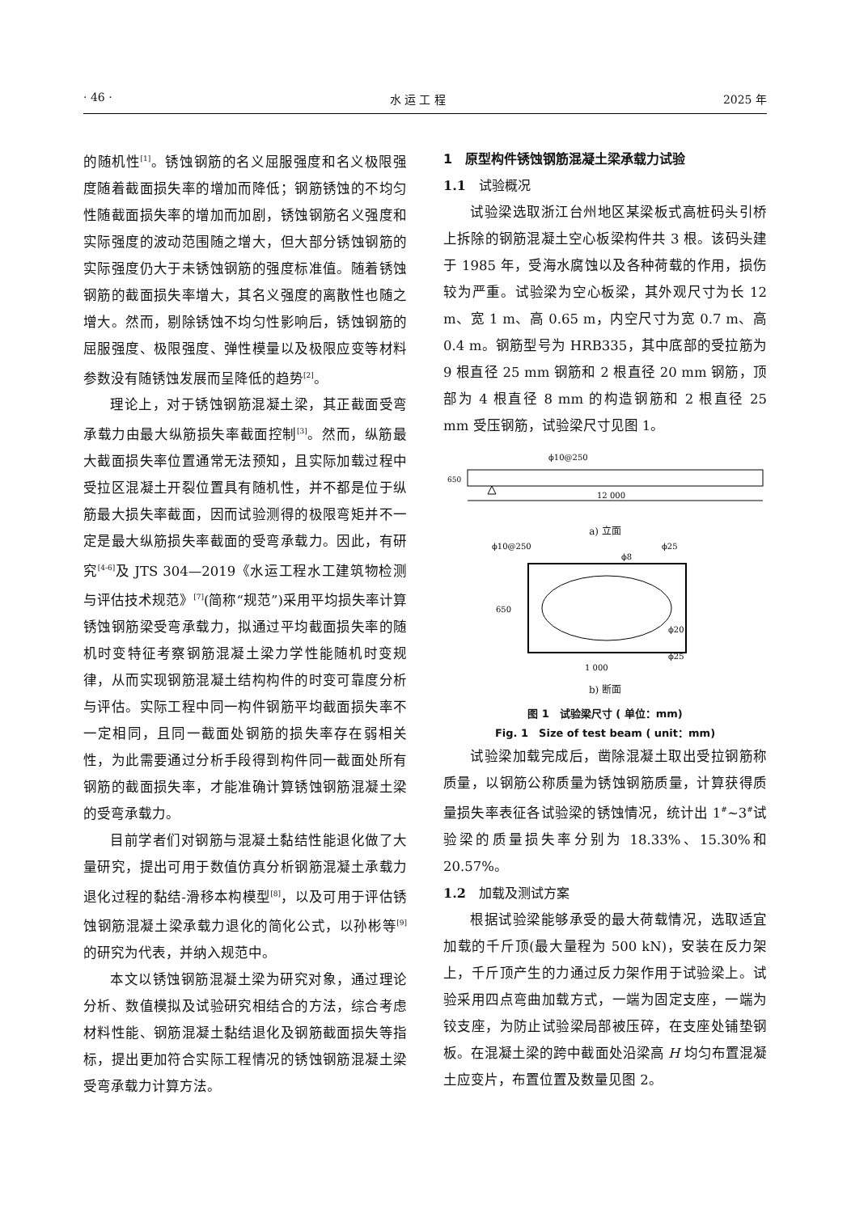· 46 · 水 运 工 程 2025 年
的随机性<sup>[1]</sup>。锈蚀钢筋的名义屈服强度和名义极限强度随着截面损失率的增加而降低；钢筋锈蚀的不均匀性随截面损失率的增加而加剧，锈蚀钢筋名义强度和实际强度的波动范围随之增大，但大部分锈蚀钢筋的实际强度仍大于未锈蚀钢筋的强度标准值。随着锈蚀钢筋的截面损失率增大，其名义强度的离散性也随之增大。然而，剔除锈蚀不均匀性影响后，锈蚀钢筋的屈服强度、极限强度、弹性模量以及极限应变等材料参数没有随锈蚀发展而呈降低的趋势<sup>[2]</sup>。
理论上，对于锈蚀钢筋混凝土梁，其正截面受弯承载力由最大纵筋损失率截面控制<sup>[3]</sup>。然而，纵筋最大截面损失率位置通常无法预知，且实际加载过程中受拉区混凝土开裂位置具有随机性，并不都是位于纵筋最大损失率截面，因而试验测得的极限弯矩并不一定是最大纵筋损失率截面的受弯承载力。因此，有研究<sup>[4-6]</sup>及 JTS 304—2019《水运工程水工建筑物检测与评估技术规范》<sup>[7]</sup>(简称“规范”)采用平均损失率计算锈蚀钢筋梁受弯承载力，拟通过平均截面损失率的随机时变特征考察钢筋混凝土梁力学性能随机时变规律，从而实现钢筋混凝土结构构件的时变可靠度分析与评估。实际工程中同一构件钢筋平均截面损失率不一定相同，且同一截面处钢筋的损失率存在弱相关性，为此需要通过分析手段得到构件同一截面处所有钢筋的截面损失率，才能准确计算锈蚀钢筋混凝土梁的受弯承载力。
目前学者们对钢筋与混凝土黏结性能退化做了大量研究，提出可用于数值仿真分析钢筋混凝土承载力退化过程的黏结-滑移本构模型<sup>[8]</sup>，以及可用于评估锈蚀钢筋混凝土梁承载力退化的简化公式，以孙彬等<sup>[9]</sup>的研究为代表，并纳入规范中。
本文以锈蚀钢筋混凝土梁为研究对象，通过理论分析、数值模拟及试验研究相结合的方法，综合考虑材料性能、钢筋混凝土黏结退化及钢筋截面损失等指标，提出更加符合实际工程情况的锈蚀钢筋混凝土梁受弯承载力计算方法。
1　原型构件锈蚀钢筋混凝土梁承载力试验
1.1　试验概况
试验梁选取浙江台州地区某梁板式高桩码头引桥上拆除的钢筋混凝土空心板梁构件共 3 根。该码头建于 1985 年，受海水腐蚀以及各种荷载的作用，损伤较为严重。试验梁为空心板梁，其外观尺寸为长 12 m、宽 1 m、高 0.65 m，内空尺寸为宽 0.7 m、高 0.4 m。钢筋型号为 HRB335，其中底部的受拉筋为 9 根直径 25 mm 钢筋和 2 根直径 20 mm 钢筋，顶部为 4 根直径 8 mm 的构造钢筋和 2 根直径 25 mm 受压钢筋，试验梁尺寸见图 1。
ϕ10@250
650
12 000
a) 立面
ϕ10@250
ϕ25
ϕ8
650
ϕ20
ϕ25
1 000
b) 断面
图 1　试验梁尺寸 ( 单位：mm)
Fig. 1　Size of test beam ( unit：mm)
试验梁加载完成后，凿除混凝土取出受拉钢筋称质量，以钢筋公称质量为锈蚀钢筋质量，计算获得质量损失率表征各试验梁的锈蚀情况，统计出 1<sup>#</sup>~3<sup>#</sup>试验梁的质量损失率分别为 18.33%、15.30%和 20.57%。
1.2　加载及测试方案
根据试验梁能够承受的最大荷载情况，选取适宜加载的千斤顶(最大量程为 500 kN)，安装在反力架上，千斤顶产生的力通过反力架作用于试验梁上。试验采用四点弯曲加载方式，一端为固定支座，一端为铰支座，为防止试验梁局部被压碎，在支座处铺垫钢板。在混凝土梁的跨中截面处沿梁高 H 均匀布置混凝土应变片，布置位置及数量见图 2。